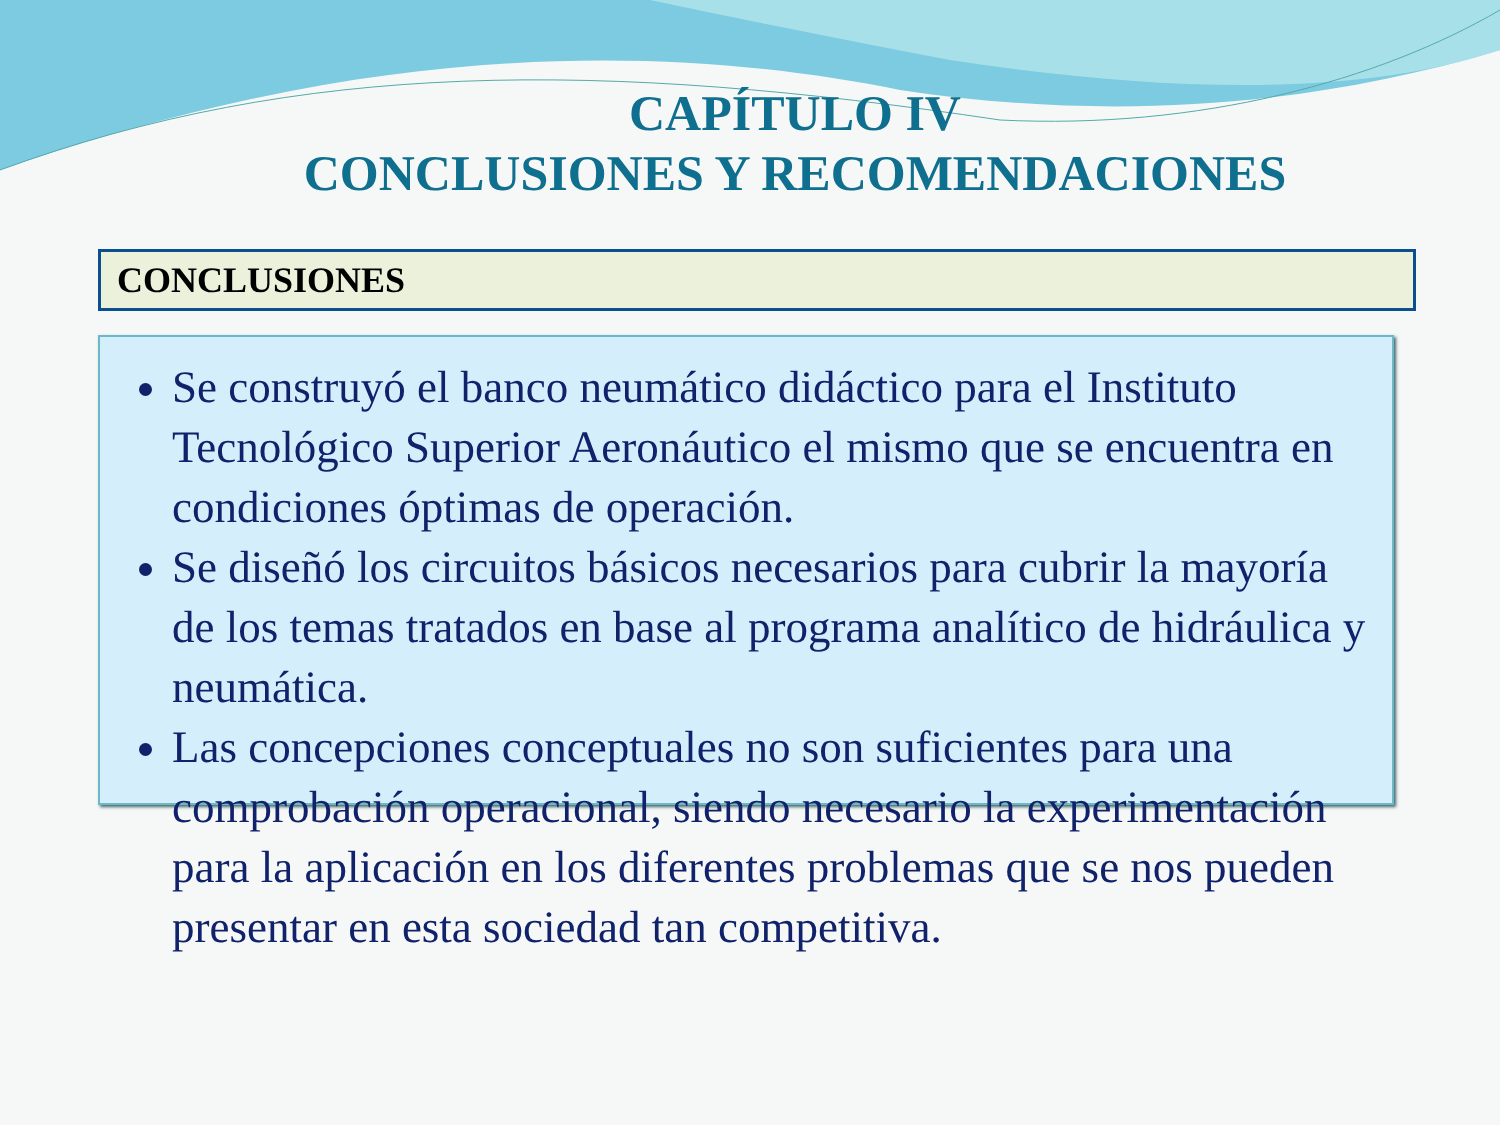CAPÍTULO IV
CONCLUSIONES Y RECOMENDACIONES
CONCLUSIONES
Se construyó el banco neumático didáctico para el Instituto Tecnológico Superior Aeronáutico el mismo que se encuentra en condiciones óptimas de operación.
Se diseñó los circuitos básicos necesarios para cubrir la mayoría de los temas tratados en base al programa analítico de hidráulica y neumática.
Las concepciones conceptuales no son suficientes para una comprobación operacional, siendo necesario la experimentación para la aplicación en los diferentes problemas que se nos pueden presentar en esta sociedad tan competitiva.